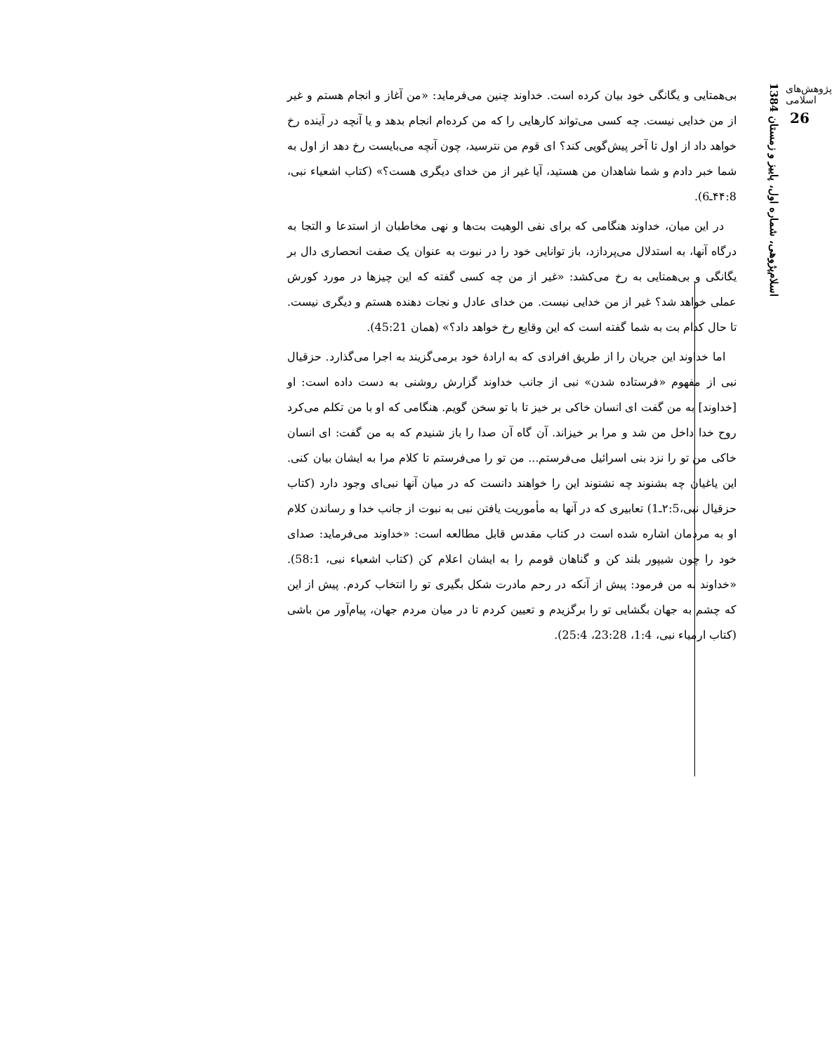پژوهش‌های اسلامی
26
اسلام‌پژوهی، شماره اول، پاییز و زمستان 1384
بی‌همتایی و یگانگی خود بیان کرده است. خداوند چنین می‌فرماید: «من آغاز و انجام هستم و غیر از من خدایی نیست. چه کسی می‌تواند کارهایی را که من کرده‌ام انجام بدهد و یا آنچه در آینده رخ خواهد داد از اول تا آخر پیش‌گویی کند؟ ای قوم من نترسید، چون آنچه می‌بایست رخ دهد از اول به شما خبر دادم و شما شاهدان من هستید، آیا غیر از من خدای دیگری هست؟» (کتاب اشعیاء نبی، ۴۴:8ـ6).
در این میان، خداوند هنگامی که برای نفی الوهیت بت‌ها و نهی مخاطبان از استدعا و التجا به درگاه آنها، به استدلال می‌پردازد، باز توانایی خود را در نبوت به عنوان یک صفت انحصاری دال بر یگانگی و بی‌همتایی به رخ می‌کشد: «غیر از من چه کسی گفته که این چیزها در مورد کورش عملی خواهد شد؟ غیر از من خدایی نیست. من خدای عادل و نجات دهنده هستم و دیگری نیست. تا حال کدام بت به شما گفته است که این وقایع رخ خواهد داد؟» (همان 45:21).
اما خداوند این جریان را از طریق افرادی که به ارادهٔ خود برمی‌گزیند به اجرا می‌گذارد. حزقیال نبی از مفهوم «فرستاده شدن» نبی از جانب خداوند گزارش روشنی به دست داده است: او [خداوند] به من گفت ای انسان خاکی بر خیز تا با تو سخن گویم. هنگامی که او با من تکلم می‌کرد روح خدا داخل من شد و مرا بر خیزاند. آن گاه آن صدا را باز شنیدم که به من گفت: ای انسان خاکی من تو را نزد بنی اسرائیل می‌فرستم... من تو را می‌فرستم تا کلام مرا به ایشان بیان کنی. این یاغیان چه بشنوند چه نشنوند این را خواهند دانست که در میان آنها نبی‌ای وجود دارد (کتاب حزقیال نبی،۲:5ـ1) تعابیری که در آنها به مأموریت یافتن نبی به نبوت از جانب خدا و رساندن کلام او به مردمان اشاره شده است در کتاب مقدس قابل مطالعه است: «خداوند می‌فرماید: صدای خود را چون شیپور بلند کن و گناهان قومم را به ایشان اعلام کن (کتاب اشعیاء نبی، 58:1). «خداوند به من فرمود: پیش از آنکه در رحم مادرت شکل بگیری تو را انتخاب کردم. پیش از این که چشم به جهان بگشایی تو را برگزیدم و تعیین کردم تا در میان مردم جهان، پیام‌آور من باشی (کتاب ارمیاء نبی، 1:4، 23:28، 25:4).